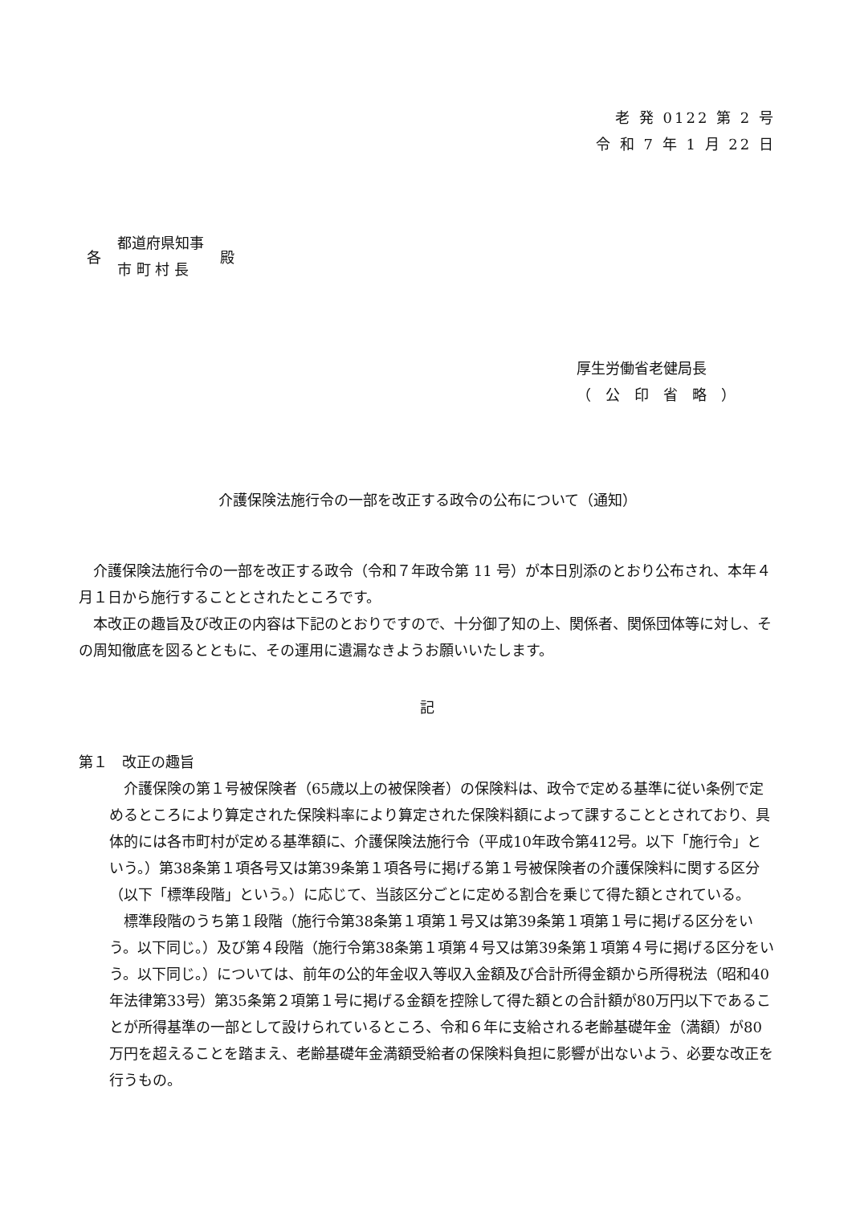老 発 0122 第 2 号
令 和 7 年 1 月 22 日
各
都道府県知事
市 町 村 長
殿
厚生労働省老健局長
（　公　印　省　略　）
介護保険法施行令の一部を改正する政令の公布について（通知）
　介護保険法施行令の一部を改正する政令（令和７年政令第 11 号）が本日別添のとおり公布され、本年４月１日から施行することとされたところです。
　本改正の趣旨及び改正の内容は下記のとおりですので、十分御了知の上、関係者、関係団体等に対し、その周知徹底を図るとともに、その運用に遺漏なきようお願いいたします。
記
第１　改正の趣旨
　介護保険の第１号被保険者（65歳以上の被保険者）の保険料は、政令で定める基準に従い条例で定めるところにより算定された保険料率により算定された保険料額によって課することとされており、具体的には各市町村が定める基準額に、介護保険法施行令（平成10年政令第412号。以下「施行令」という。）第38条第１項各号又は第39条第１項各号に掲げる第１号被保険者の介護保険料に関する区分（以下「標準段階」という。）に応じて、当該区分ごとに定める割合を乗じて得た額とされている。
　標準段階のうち第１段階（施行令第38条第１項第１号又は第39条第１項第１号に掲げる区分をいう。以下同じ。）及び第４段階（施行令第38条第１項第４号又は第39条第１項第４号に掲げる区分をいう。以下同じ。）については、前年の公的年金収入等収入金額及び合計所得金額から所得税法（昭和40年法律第33号）第35条第２項第１号に掲げる金額を控除して得た額との合計額が80万円以下であることが所得基準の一部として設けられているところ、令和６年に支給される老齢基礎年金（満額）が80万円を超えることを踏まえ、老齢基礎年金満額受給者の保険料負担に影響が出ないよう、必要な改正を行うもの。